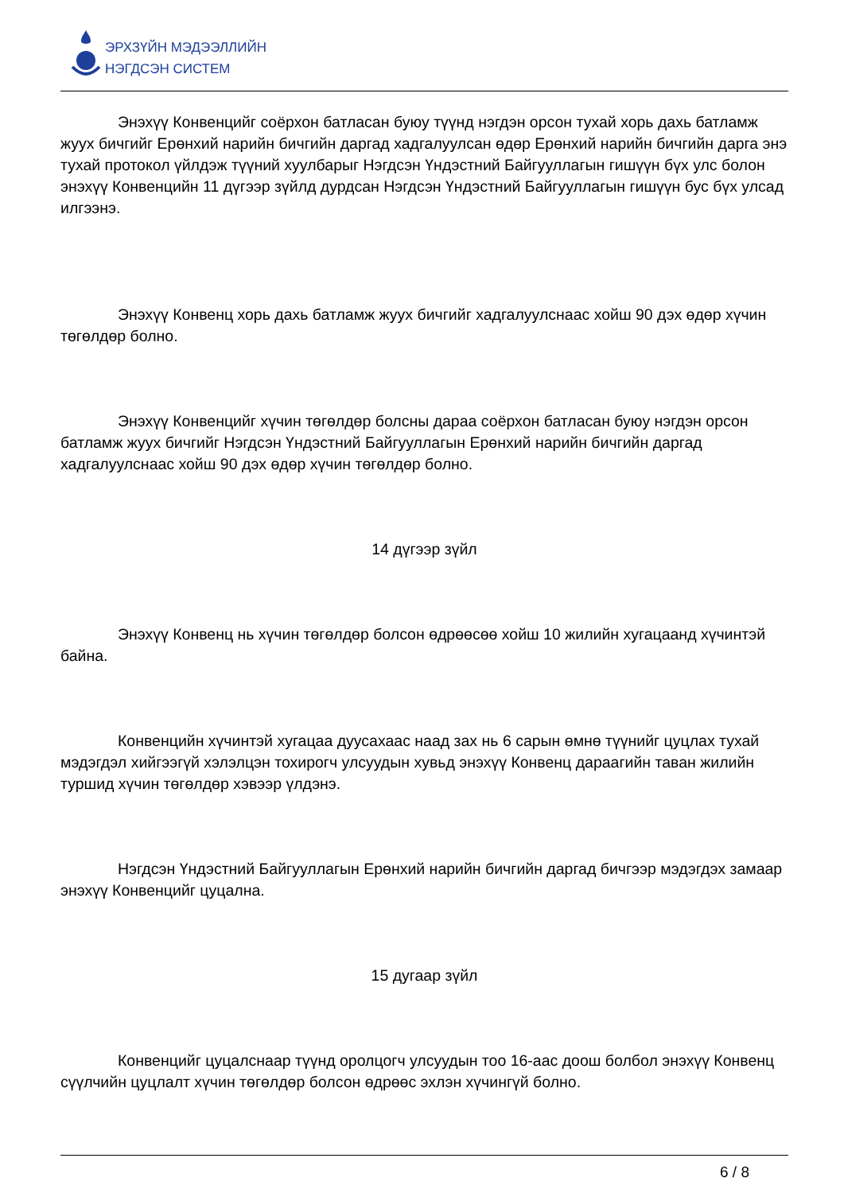ЭРХЗҮЙН МЭДЭЭЛЛИЙН
НЭГДСЭН СИСТЕМ
Энэхүү Конвенцийг соёрхон батласан буюу түүнд нэгдэн орсон тухай хорь дахь батламж жуух бичгийг Ерөнхий нарийн бичгийн даргад хадгалуулсан өдөр Ерөнхий нарийн бичгийн дарга энэ тухай протокол үйлдэж түүний хуулбарыг Нэгдсэн Үндэстний Байгууллагын гишүүн бүх улс болон энэхүү Конвенцийн 11 дүгээр зүйлд дурдсан Нэгдсэн Үндэстний Байгууллагын гишүүн бус бүх улсад илгээнэ.
Энэхүү Конвенц хорь дахь батламж жуух бичгийг хадгалуулснаас хойш 90 дэх өдөр хүчин төгөлдөр болно.
Энэхүү Конвенцийг хүчин төгөлдөр болсны дараа соёрхон батласан буюу нэгдэн орсон батламж жуух бичгийг Нэгдсэн Үндэстний Байгууллагын Ерөнхий нарийн бичгийн даргад хадгалуулснаас хойш 90 дэх өдөр хүчин төгөлдөр болно.
14 дүгээр зүйл
Энэхүү Конвенц нь хүчин төгөлдөр болсон өдрөөсөө хойш 10 жилийн хугацаанд хүчинтэй байна.
Конвенцийн хүчинтэй хугацаа дуусахаас наад зах нь 6 сарын өмнө түүнийг цуцлах тухай мэдэгдэл хийгээгүй хэлэлцэн тохирогч улсуудын хувьд энэхүү Конвенц дараагийн таван жилийн туршид хүчин төгөлдөр хэвээр үлдэнэ.
Нэгдсэн Үндэстний Байгууллагын Ерөнхий нарийн бичгийн даргад бичгээр мэдэгдэх замаар энэхүү Конвенцийг цуцална.
15 дугаар зүйл
Конвенцийг цуцалснаар түүнд оролцогч улсуудын тоо 16-аас доош болбол энэхүү Конвенц сүүлчийн цуцлалт хүчин төгөлдөр болсон өдрөөс эхлэн хүчингүй болно.
6 / 8